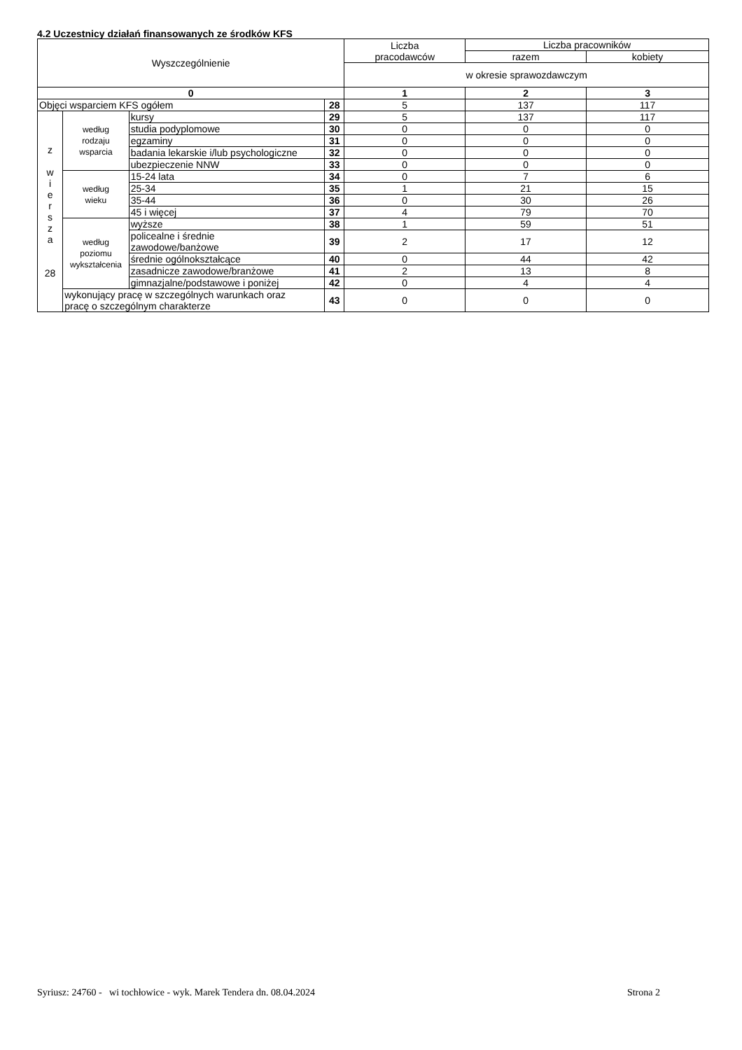4.2 Uczestnicy działań finansowanych ze środków KFS
| Wyszczególnienie | | | | Liczba pracodawców | Liczba pracowników | |
| --- | --- | --- | --- | --- | --- | --- |
| | | | | | razem | kobiety |
| | | | | w okresie sprawozdawczym | | |
| 0 | | | | 1 | 2 | 3 |
| Objęci wsparciem KFS ogółem | | | 28 | 5 | 137 | 117 |
| z w i e r s z a 28 | według rodzaju wsparcia | kursy | 29 | 5 | 137 | 117 |
| | | studia podyplomowe | 30 | 0 | 0 | 0 |
| | | egzaminy | 31 | 0 | 0 | 0 |
| | | badania lekarskie i/lub psychologiczne | 32 | 0 | 0 | 0 |
| | | ubezpieczenie NNW | 33 | 0 | 0 | 0 |
| | według wieku | 15-24 lata | 34 | 0 | 7 | 6 |
| | | 25-34 | 35 | 1 | 21 | 15 |
| | | 35-44 | 36 | 0 | 30 | 26 |
| | | 45 i więcej | 37 | 4 | 79 | 70 |
| | według poziomu wykształcenia | wyższe | 38 | 1 | 59 | 51 |
| | | policealne i średnie zawodowe/banżowe | 39 | 2 | 17 | 12 |
| | | średnie ogólnokształcące | 40 | 0 | 44 | 42 |
| | | zasadnicze zawodowe/branżowe | 41 | 2 | 13 | 8 |
| | | gimnazjalne/podstawowe i poniżej | 42 | 0 | 4 | 4 |
| | wykonujący pracę w szczególnych warunkach oraz pracę o szczególnym charakterze | | 43 | 0 | 0 | 0 |
Syriusz: 24760 - wi tochłowice - wyk. Marek Tendera dn. 08.04.2024 Strona 2